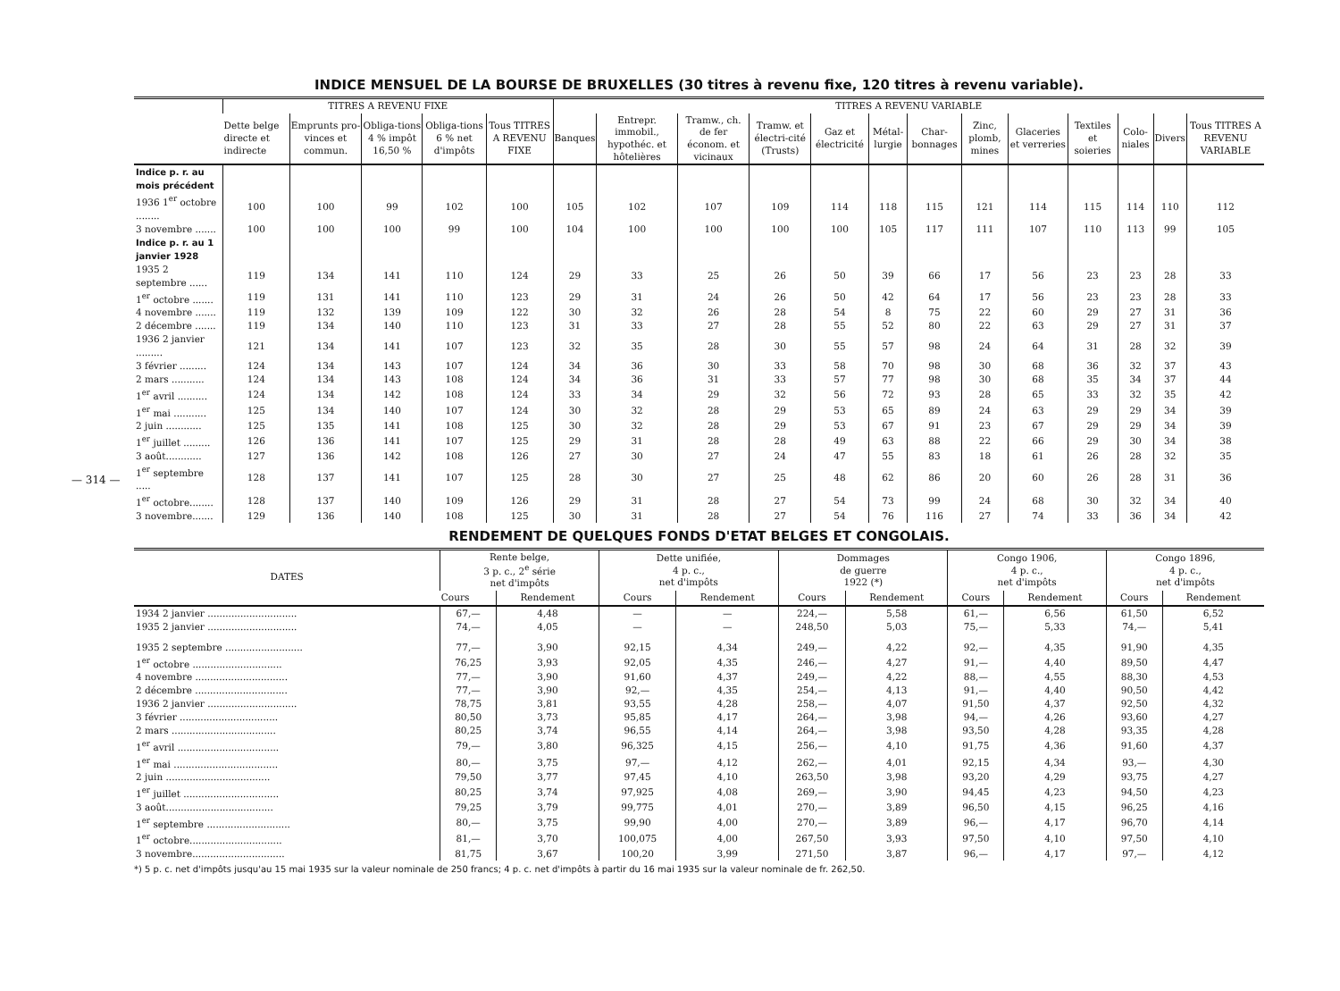— 314 —
INDICE MENSUEL DE LA BOURSE DE BRUXELLES (30 titres à revenu fixe, 120 titres à revenu variable).
| | TITRES A REVENU FIXE | | | | | TITRES A REVENU VARIABLE | | | | | | | | | | | | |
| --- | --- | --- | --- | --- | --- | --- | --- | --- | --- | --- | --- | --- | --- | --- | --- | --- | --- | --- |
| | Dette belge directe et indirecte | Emprunts pro-vinces et commun. | Obliga-tions 4 % impôt 16,50 % | Obliga-tions 6 % net d'impôts | Tous TITRES A REVENU FIXE | Banques | Entrepr. immobil., hypothéc. et hôtelières | Tramw., ch. de fer économ. et vicinaux | Tramw. et électri-cité (Trusts) | Gaz et électricité | Métal-lurgie | Char-bonnages | Zinc, plomb, mines | Glaceries et verreries | Textiles et soieries | Colo-niales | Divers | Tous TITRES A REVENU VARIABLE |
| Indice p. r. au mois précédent | | | | | | | | | | | | | | | | | | |
| 1936 1<sup>er</sup> octobre ........ | 100 | 100 | 99 | 102 | 100 | 105 | 102 | 107 | 109 | 114 | 118 | 115 | 121 | 114 | 115 | 114 | 110 | 112 |
| 3 novembre ....... | 100 | 100 | 100 | 99 | 100 | 104 | 100 | 100 | 100 | 100 | 105 | 117 | 111 | 107 | 110 | 113 | 99 | 105 |
| Indice p. r. au 1 janvier 1928 | | | | | | | | | | | | | | | | | | |
| 1935 2 septembre ...... | 119 | 134 | 141 | 110 | 124 | 29 | 33 | 25 | 26 | 50 | 39 | 66 | 17 | 56 | 23 | 23 | 28 | 33 |
| 1<sup>er</sup> octobre ....... | 119 | 131 | 141 | 110 | 123 | 29 | 31 | 24 | 26 | 50 | 42 | 64 | 17 | 56 | 23 | 23 | 28 | 33 |
| 4 novembre ....... | 119 | 132 | 139 | 109 | 122 | 30 | 32 | 26 | 28 | 54 | 8 | 75 | 22 | 60 | 29 | 27 | 31 | 36 |
| 2 décembre ....... | 119 | 134 | 140 | 110 | 123 | 31 | 33 | 27 | 28 | 55 | 52 | 80 | 22 | 63 | 29 | 27 | 31 | 37 |
| 1936 2 janvier ......... | 121 | 134 | 141 | 107 | 123 | 32 | 35 | 28 | 30 | 55 | 57 | 98 | 24 | 64 | 31 | 28 | 32 | 39 |
| 3 février ......... | 124 | 134 | 143 | 107 | 124 | 34 | 36 | 30 | 33 | 58 | 70 | 98 | 30 | 68 | 36 | 32 | 37 | 43 |
| 2 mars ........... | 124 | 134 | 143 | 108 | 124 | 34 | 36 | 31 | 33 | 57 | 77 | 98 | 30 | 68 | 35 | 34 | 37 | 44 |
| 1<sup>er</sup> avril .......... | 124 | 134 | 142 | 108 | 124 | 33 | 34 | 29 | 32 | 56 | 72 | 93 | 28 | 65 | 33 | 32 | 35 | 42 |
| 1<sup>er</sup> mai ........... | 125 | 134 | 140 | 107 | 124 | 30 | 32 | 28 | 29 | 53 | 65 | 89 | 24 | 63 | 29 | 29 | 34 | 39 |
| 2 juin ............ | 125 | 135 | 141 | 108 | 125 | 30 | 32 | 28 | 29 | 53 | 67 | 91 | 23 | 67 | 29 | 29 | 34 | 39 |
| 1<sup>er</sup> juillet ......... | 126 | 136 | 141 | 107 | 125 | 29 | 31 | 28 | 28 | 49 | 63 | 88 | 22 | 66 | 29 | 30 | 34 | 38 |
| 3 août............ | 127 | 136 | 142 | 108 | 126 | 27 | 30 | 27 | 24 | 47 | 55 | 83 | 18 | 61 | 26 | 28 | 32 | 35 |
| 1<sup>er</sup> septembre ..... | 128 | 137 | 141 | 107 | 125 | 28 | 30 | 27 | 25 | 48 | 62 | 86 | 20 | 60 | 26 | 28 | 31 | 36 |
| 1<sup>er</sup> octobre........ | 128 | 137 | 140 | 109 | 126 | 29 | 31 | 28 | 27 | 54 | 73 | 99 | 24 | 68 | 30 | 32 | 34 | 40 |
| 3 novembre....... | 129 | 136 | 140 | 108 | 125 | 30 | 31 | 28 | 27 | 54 | 76 | 116 | 27 | 74 | 33 | 36 | 34 | 42 |
RENDEMENT DE QUELQUES FONDS D'ETAT BELGES ET CONGOLAIS.
| DATES | Rente belge, 3 p. c., 2<sup>e</sup> série net d'impôts | | Dette unifiée, 4 p. c., net d'impôts | | Dommages de guerre 1922 (*) | | Congo 1906, 4 p. c., net d'impôts | | Congo 1896, 4 p. c., net d'impôts | |
| --- | --- | --- | --- | --- | --- | --- | --- | --- | --- | --- |
| | Cours | Rendement | Cours | Rendement | Cours | Rendement | Cours | Rendement | Cours | Rendement |
| 1934 2 janvier .............................. | 67,— | 4,48 | — | — | 224,— | 5,58 | 61,— | 6,56 | 61,50 | 6,52 |
| 1935 2 janvier .............................. | 74,— | 4,05 | — | — | 248,50 | 5,03 | 75,— | 5,33 | 74,— | 5,41 |
| 1935 2 septembre .......................... | 77,— | 3,90 | 92,15 | 4,34 | 249,— | 4,22 | 92,— | 4,35 | 91,90 | 4,35 |
| 1<sup>er</sup> octobre .............................. | 76,25 | 3,93 | 92,05 | 4,35 | 246,— | 4,27 | 91,— | 4,40 | 89,50 | 4,47 |
| 4 novembre ............................... | 77,— | 3,90 | 91,60 | 4,37 | 249,— | 4,22 | 88,— | 4,55 | 88,30 | 4,53 |
| 2 décembre ............................... | 77,— | 3,90 | 92,— | 4,35 | 254,— | 4,13 | 91,— | 4,40 | 90,50 | 4,42 |
| 1936 2 janvier .............................. | 78,75 | 3,81 | 93,55 | 4,28 | 258,— | 4,07 | 91,50 | 4,37 | 92,50 | 4,32 |
| 3 février ................................. | 80,50 | 3,73 | 95,85 | 4,17 | 264,— | 3,98 | 94,— | 4,26 | 93,60 | 4,27 |
| 2 mars ................................... | 80,25 | 3,74 | 96,55 | 4,14 | 264,— | 3,98 | 93,50 | 4,28 | 93,35 | 4,28 |
| 1<sup>er</sup> avril .................................. | 79,— | 3,80 | 96,325 | 4,15 | 256,— | 4,10 | 91,75 | 4,36 | 91,60 | 4,37 |
| 1<sup>er</sup> mai ................................... | 80,— | 3,75 | 97,— | 4,12 | 262,— | 4,01 | 92,15 | 4,34 | 93,— | 4,30 |
| 2 juin ................................... | 79,50 | 3,77 | 97,45 | 4,10 | 263,50 | 3,98 | 93,20 | 4,29 | 93,75 | 4,27 |
| 1<sup>er</sup> juillet ................................ | 80,25 | 3,74 | 97,925 | 4,08 | 269,— | 3,90 | 94,45 | 4,23 | 94,50 | 4,23 |
| 3 août.................................... | 79,25 | 3,79 | 99,775 | 4,01 | 270,— | 3,89 | 96,50 | 4,15 | 96,25 | 4,16 |
| 1<sup>er</sup> septembre ............................ | 80,— | 3,75 | 99,90 | 4,00 | 270,— | 3,89 | 96,— | 4,17 | 96,70 | 4,14 |
| 1<sup>er</sup> octobre............................... | 81,— | 3,70 | 100,075 | 4,00 | 267,50 | 3,93 | 97,50 | 4,10 | 97,50 | 4,10 |
| 3 novembre............................... | 81,75 | 3,67 | 100,20 | 3,99 | 271,50 | 3,87 | 96,— | 4,17 | 97,— | 4,12 |
*) 5 p. c. net d'impôts jusqu'au 15 mai 1935 sur la valeur nominale de 250 francs; 4 p. c. net d'impôts à partir du 16 mai 1935 sur la valeur nominale de fr. 262,50.